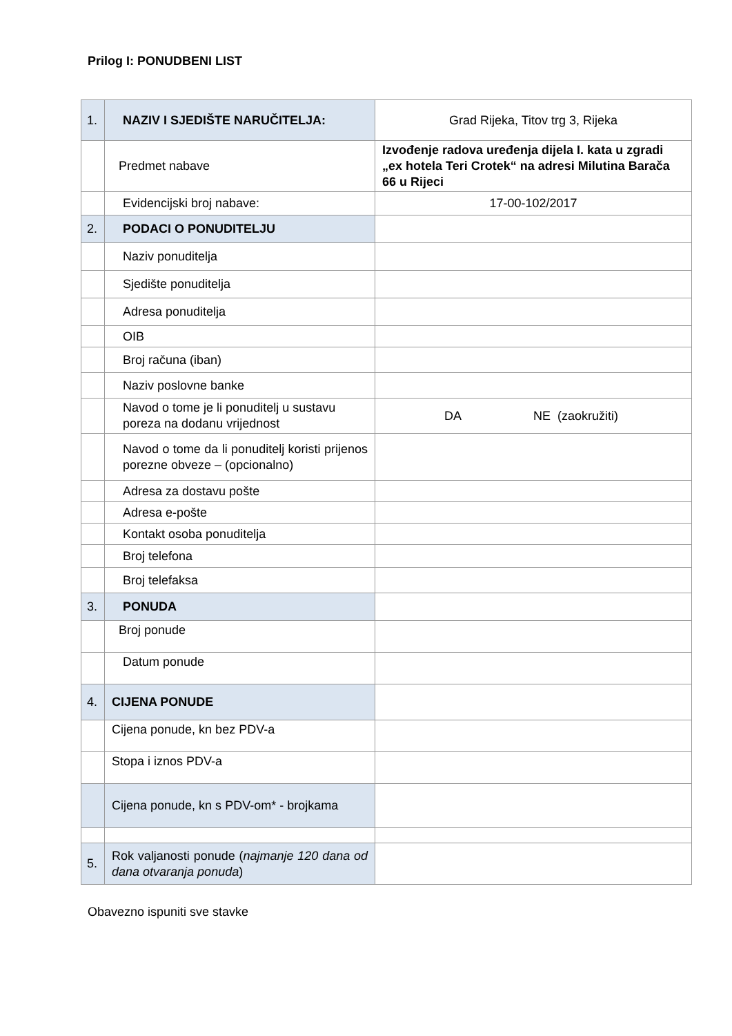Prilog I: PONUDBENI LIST
| 1. | NAZIV I SJEDIŠTE NARUČITELJA: | Grad Rijeka, Titov trg 3, Rijeka |
| | Predmet nabave | Izvođenje radova uređenja dijela I. kata u zgradi „ex hotela Teri Crotek“ na adresi Milutina Barača 66 u Rijeci |
| | Evidencijski broj nabave: | 17-00-102/2017 |
| 2. | PODACI O PONUDITELJU | |
| | Naziv ponuditelja | |
| | Sjedište ponuditelja | |
| | Adresa ponuditelja | |
| | OIB | |
| | Broj računa (iban) | |
| | Naziv poslovne banke | |
| | Navod o tome je li ponuditelj u sustavu poreza na dodanu vrijednost | DA NE (zaokružiti) |
| | Navod o tome da li ponuditelj koristi prijenos porezne obveze – (opcionalno) | |
| | Adresa za dostavu pošte | |
| | Adresa e-pošte | |
| | Kontakt osoba ponuditelja | |
| | Broj telefona | |
| | Broj telefaksa | |
| 3. | PONUDA | |
| | Broj ponude | |
| | Datum ponude | |
| 4. | CIJENA PONUDE | |
| | Cijena ponude, kn bez PDV-a | |
| | Stopa i iznos PDV-a | |
| | Cijena ponude, kn s PDV-om* - brojkama | |
| 5. | Rok valjanosti ponude ( najmanje 120 dana od dana otvaranja ponuda ) | |
Obavezno ispuniti sve stavke